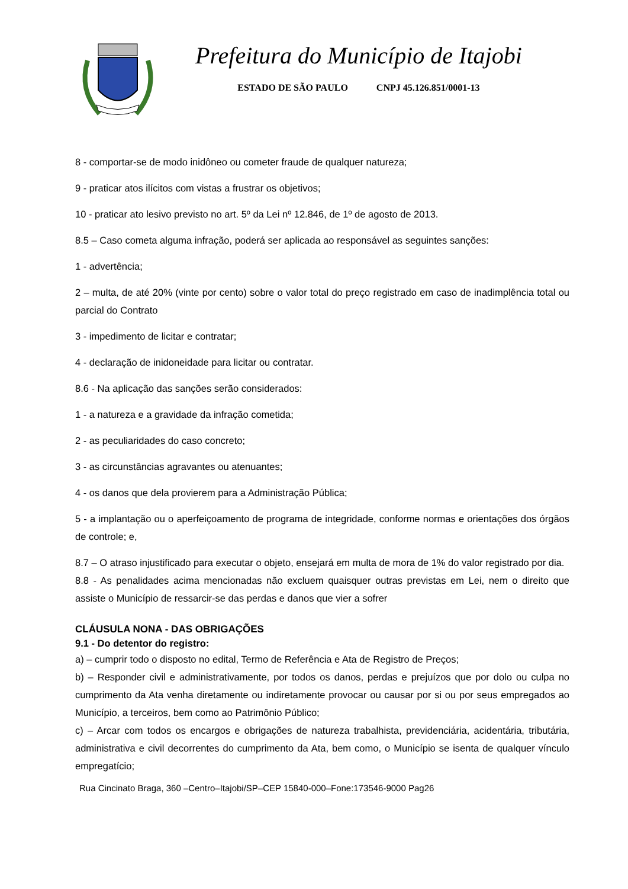Prefeitura do Município de Itajobi
ESTADO DE SÃO PAULO CNPJ 45.126.851/0001-13
8 - comportar-se de modo inidôneo ou cometer fraude de qualquer natureza;
9 - praticar atos ilícitos com vistas a frustrar os objetivos;
10 - praticar ato lesivo previsto no art. 5º da Lei nº 12.846, de 1º de agosto de 2013.
8.5 – Caso cometa alguma infração, poderá ser aplicada ao responsável as seguintes sanções:
1 - advertência;
2 – multa, de até 20% (vinte por cento) sobre o valor total do preço registrado em caso de inadimplência total ou parcial do Contrato
3 - impedimento de licitar e contratar;
4 - declaração de inidoneidade para licitar ou contratar.
8.6 - Na aplicação das sanções serão considerados:
1 - a natureza e a gravidade da infração cometida;
2 - as peculiaridades do caso concreto;
3 - as circunstâncias agravantes ou atenuantes;
4 - os danos que dela provierem para a Administração Pública;
5 - a implantação ou o aperfeiçoamento de programa de integridade, conforme normas e orientações dos órgãos de controle; e,
8.7 – O atraso injustificado para executar o objeto, ensejará em multa de mora de 1% do valor registrado por dia.
8.8 - As penalidades acima mencionadas não excluem quaisquer outras previstas em Lei, nem o direito que assiste o Município de ressarcir-se das perdas e danos que vier a sofrer
CLÁUSULA NONA - DAS OBRIGAÇÕES
9.1 - Do detentor do registro:
a) – cumprir todo o disposto no edital, Termo de Referência e Ata de Registro de Preços;
b) – Responder civil e administrativamente, por todos os danos, perdas e prejuízos que por dolo ou culpa no cumprimento da Ata venha diretamente ou indiretamente provocar ou causar por si ou por seus empregados ao Município, a terceiros, bem como ao Patrimônio Público;
c) – Arcar com todos os encargos e obrigações de natureza trabalhista, previdenciária, acidentária, tributária, administrativa e civil decorrentes do cumprimento da Ata, bem como, o Município se isenta de qualquer vínculo empregatício;
Rua Cincinato Braga, 360 –Centro–Itajobi/SP–CEP 15840-000–Fone:173546-9000 Pag26